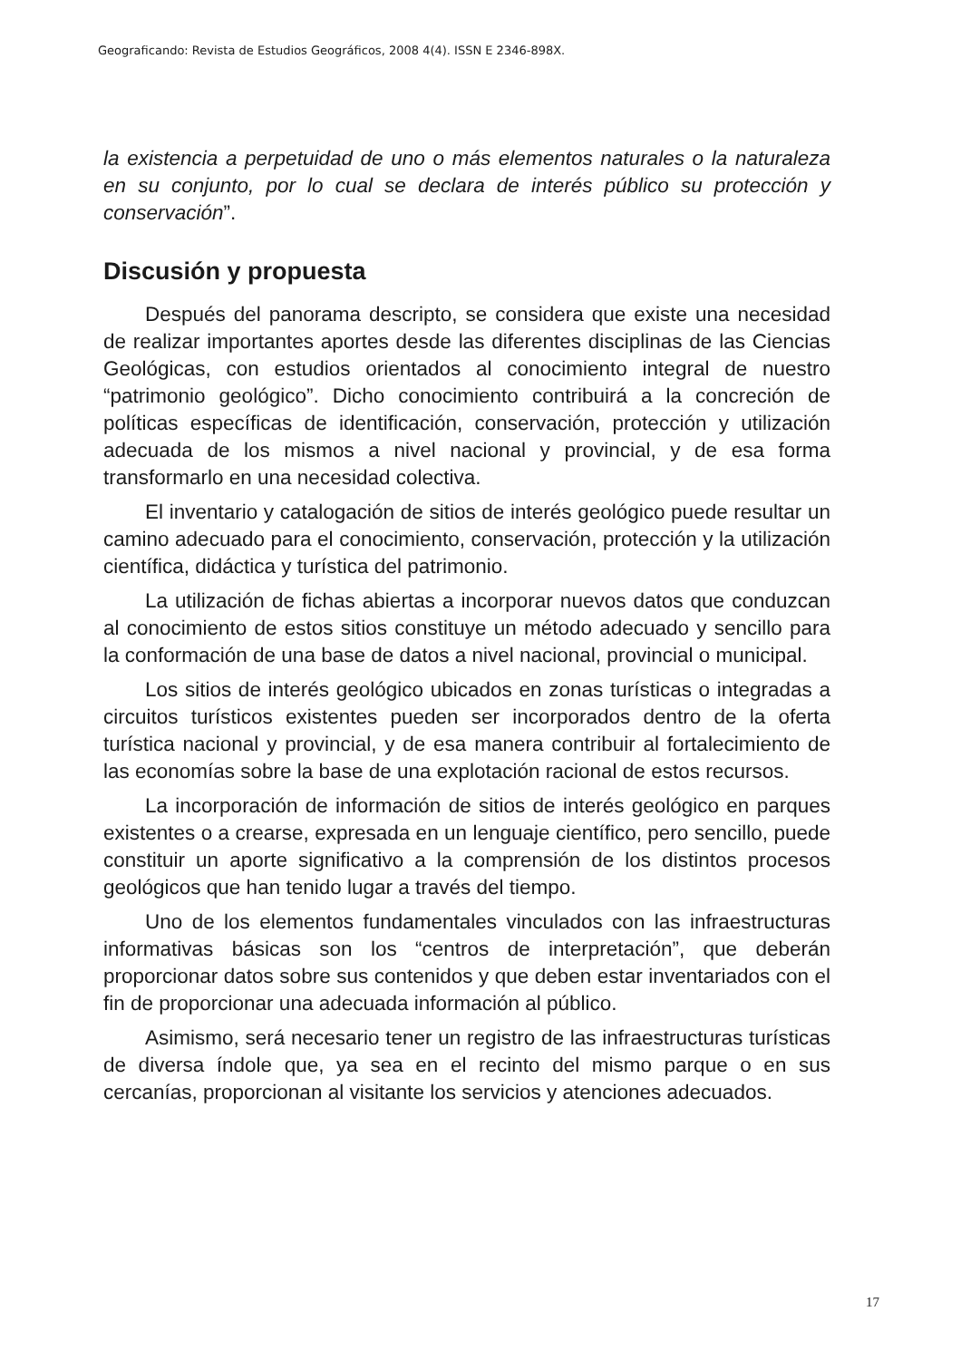Geograficando: Revista de Estudios Geográficos, 2008 4(4). ISSN E 2346-898X.
la existencia a perpetuidad de uno o más elementos naturales o la naturaleza en su conjunto, por lo cual se declara de interés público su protección y conservación”.
Discusión y propuesta
Después del panorama descripto, se considera que existe una necesidad de realizar importantes aportes desde las diferentes disciplinas de las Ciencias Geológicas, con estudios orientados al conocimiento integral de nuestro “patrimonio geológico”. Dicho conocimiento contribuirá a la concreción de políticas específicas de identificación, conservación, protección y utilización adecuada de los mismos a nivel nacional y provincial, y de esa forma transformarlo en una necesidad colectiva.
El inventario y catalogación de sitios de interés geológico puede resultar un camino adecuado para el conocimiento, conservación, protección y la utilización científica, didáctica y turística del patrimonio.
La utilización de fichas abiertas a incorporar nuevos datos que conduzcan al conocimiento de estos sitios constituye un método adecuado y sencillo para la conformación de una base de datos a nivel nacional, provincial o municipal.
Los sitios de interés geológico ubicados en zonas turísticas o integradas a circuitos turísticos existentes pueden ser incorporados dentro de la oferta turística nacional y provincial, y de esa manera contribuir al fortalecimiento de las economías sobre la base de una explotación racional de estos recursos.
La incorporación de información de sitios de interés geológico en parques existentes o a crearse, expresada en un lenguaje científico, pero sencillo, puede constituir un aporte significativo a la comprensión de los distintos procesos geológicos que han tenido lugar a través del tiempo.
Uno de los elementos fundamentales vinculados con las infraestructuras informativas básicas son los “centros de interpretación”, que deberán proporcionar datos sobre sus contenidos y que deben estar inventariados con el fin de proporcionar una adecuada información al público.
Asimismo, será necesario tener un registro de las infraestructuras turísticas de diversa índole que, ya sea en el recinto del mismo parque o en sus cercanías, proporcionan al visitante los servicios y atenciones adecuados.
17